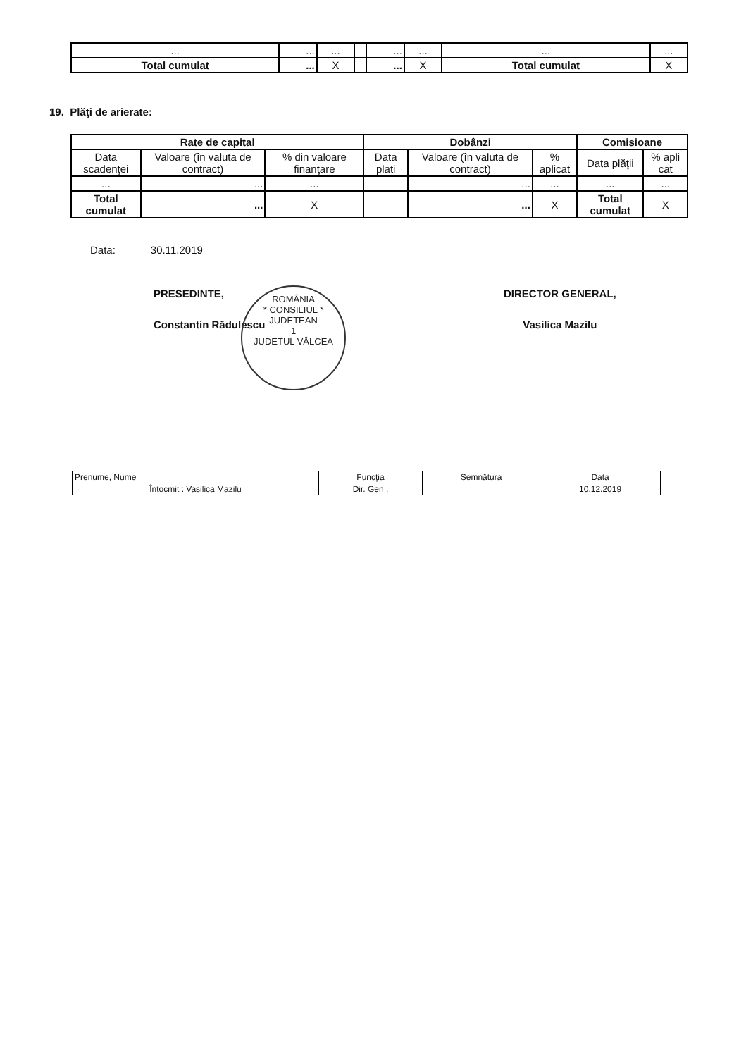| ... | ... | ... | | ... | ... | ... | ... |
| Total cumulat | ... | X | | ... | X | Total cumulat | X |
19. Plăţi de arierate:
| Rate de capital | | | Dobânzi | | | Comisioane | |
| --- | --- | --- | --- | --- | --- | --- | --- |
| Data scadenţei | Valoare (în valuta de contract) | % din valoare finanţare | Data plati | Valoare (în valuta de contract) | % aplicat | Data plăţii | % apli cat |
| ... | ... | ... | | ... | ... | ... | ... |
| Total cumulat | ... | X | | ... | X | Total cumulat | X |
Data: 30.11.2019
PRESEDINTE,
Constantin Rădulescu
ROMÂNIA
* CONSILIUL *
JUDETEAN
1
JUDETUL VÂLCEA
DIRECTOR GENERAL,
Vasilica Mazilu
| Prenume, Nume | Funcţia | Semnătura | Data |
| Întocmit : Vasilica Mazilu | Dir. Gen . | | 10.12.2019 |